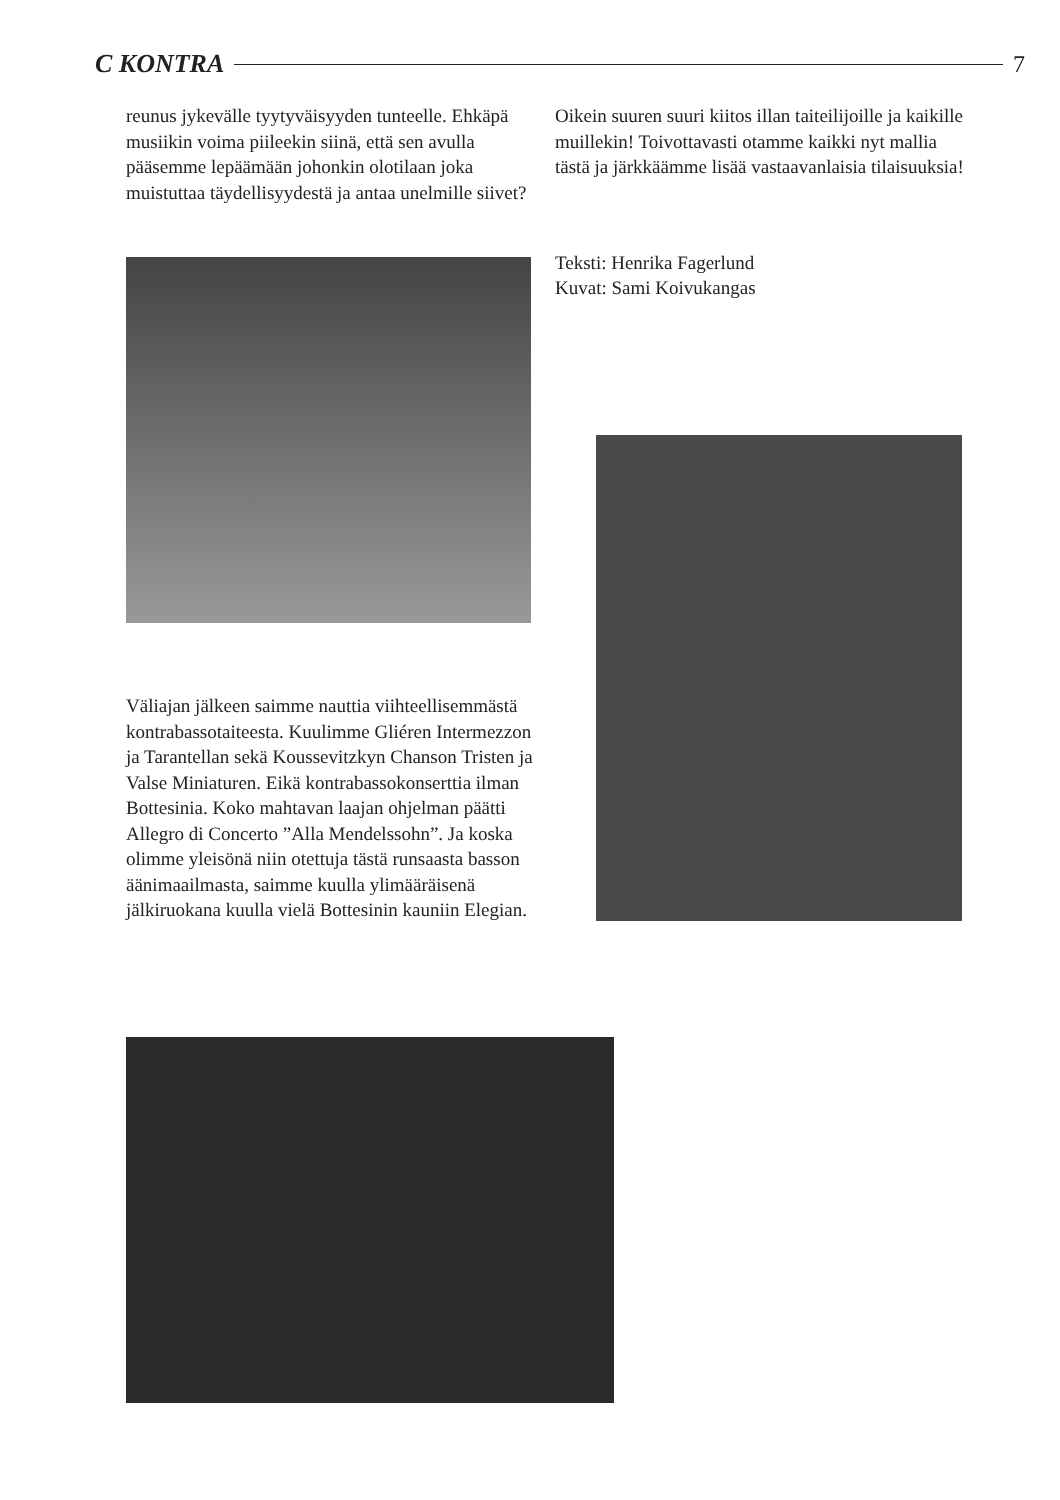C KONTRA 7
reunus jykevälle tyytyväisyyden tunteelle. Ehkäpä musiikin voima piileekin siinä, että sen avulla pääsemme lepäämään johonkin olotilaan joka muistuttaa täydellisyydestä ja antaa unelmille siivet?
Oikein suuren suuri kiitos illan taiteilijoille ja kaikille muillekin! Toivottavasti otamme kaikki nyt mallia tästä ja järkkäämme lisää vastaavanlaisia tilaisuuksia!
Teksti: Henrika Fagerlund
Kuvat: Sami Koivukangas
Väliajan jälkeen saimme nauttia viihteellisemmästä kontrabassotaiteesta. Kuulimme Gliéren Intermezzon ja Tarantellan sekä Koussevitzkyn Chanson Tristen ja Valse Miniaturen. Eikä kontrabassokonserttia ilman Bottesinia. Koko mahtavan laajan ohjelman päätti Allegro di Concerto ”Alla Mendelssohn”. Ja koska olimme yleisönä niin otettuja tästä runsaasta basson äänimaailmasta, saimme kuulla ylimääräisenä jälkiruokana kuulla vielä Bottesinin kauniin Elegian.